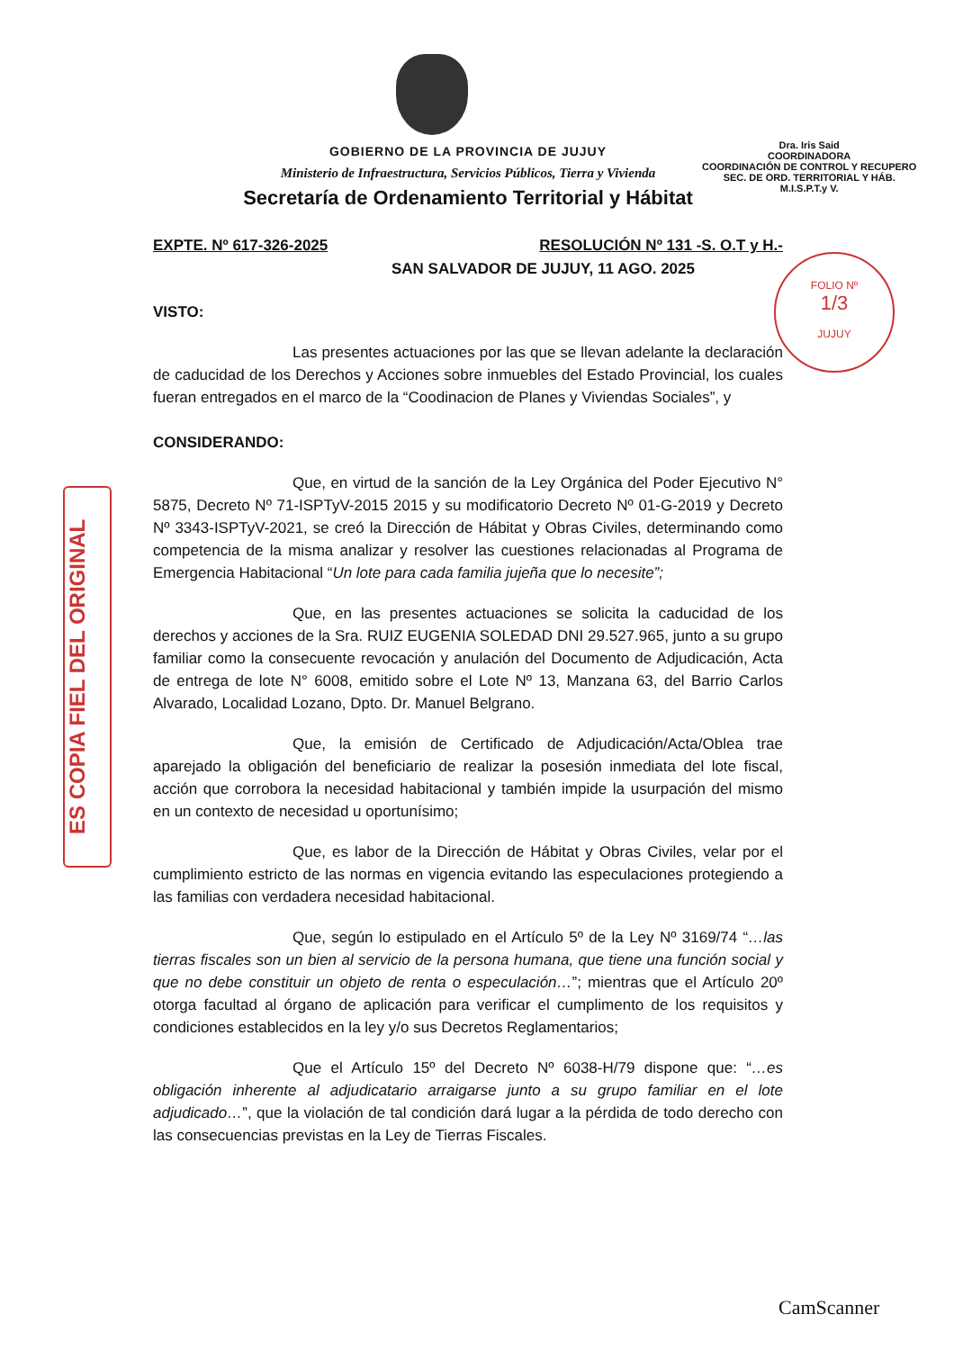ES COPIA FIEL DEL ORIGINAL
Dra. Iris Said
COORDINADORA
COORDINACIÓN DE CONTROL Y RECUPERO
SEC. DE ORD. TERRITORIAL Y HÁB.
M.I.S.P.T.y V.
FOLIO Nº
1/3
JUJUY
GOBIERNO DE LA PROVINCIA DE JUJUY
Ministerio de Infraestructura, Servicios Públicos, Tierra y Vivienda
Secretaría de Ordenamiento Territorial y Hábitat
EXPTE. Nº 617-326-2025 RESOLUCIÓN Nº 131 -S. O.T y H.-
SAN SALVADOR DE JUJUY, 11 AGO. 2025
VISTO:
Las presentes actuaciones por las que se llevan adelante la declaración de caducidad de los Derechos y Acciones sobre inmuebles del Estado Provincial, los cuales fueran entregados en el marco de la “Coodinacion de Planes y Viviendas Sociales”, y
CONSIDERANDO:
Que, en virtud de la sanción de la Ley Orgánica del Poder Ejecutivo N° 5875, Decreto Nº 71-ISPTyV-2015 2015 y su modificatorio Decreto Nº 01-G-2019 y Decreto Nº 3343-ISPTyV-2021, se creó la Dirección de Hábitat y Obras Civiles, determinando como competencia de la misma analizar y resolver las cuestiones relacionadas al Programa de Emergencia Habitacional “Un lote para cada familia jujeña que lo necesite”;
Que, en las presentes actuaciones se solicita la caducidad de los derechos y acciones de la Sra. RUIZ EUGENIA SOLEDAD DNI 29.527.965, junto a su grupo familiar como la consecuente revocación y anulación del Documento de Adjudicación, Acta de entrega de lote N° 6008, emitido sobre el Lote Nº 13, Manzana 63, del Barrio Carlos Alvarado, Localidad Lozano, Dpto. Dr. Manuel Belgrano.
Que, la emisión de Certificado de Adjudicación/Acta/Oblea trae aparejado la obligación del beneficiario de realizar la posesión inmediata del lote fiscal, acción que corrobora la necesidad habitacional y también impide la usurpación del mismo en un contexto de necesidad u oportunísimo;
Que, es labor de la Dirección de Hábitat y Obras Civiles, velar por el cumplimiento estricto de las normas en vigencia evitando las especulaciones protegiendo a las familias con verdadera necesidad habitacional.
Que, según lo estipulado en el Artículo 5º de la Ley Nº 3169/74 “…las tierras fiscales son un bien al servicio de la persona humana, que tiene una función social y que no debe constituir un objeto de renta o especulación…”; mientras que el Artículo 20º otorga facultad al órgano de aplicación para verificar el cumplimento de los requisitos y condiciones establecidos en la ley y/o sus Decretos Reglamentarios;
Que el Artículo 15º del Decreto Nº 6038-H/79 dispone que: “…es obligación inherente al adjudicatario arraigarse junto a su grupo familiar en el lote adjudicado…”, que la violación de tal condición dará lugar a la pérdida de todo derecho con las consecuencias previstas en la Ley de Tierras Fiscales.
CamScanner